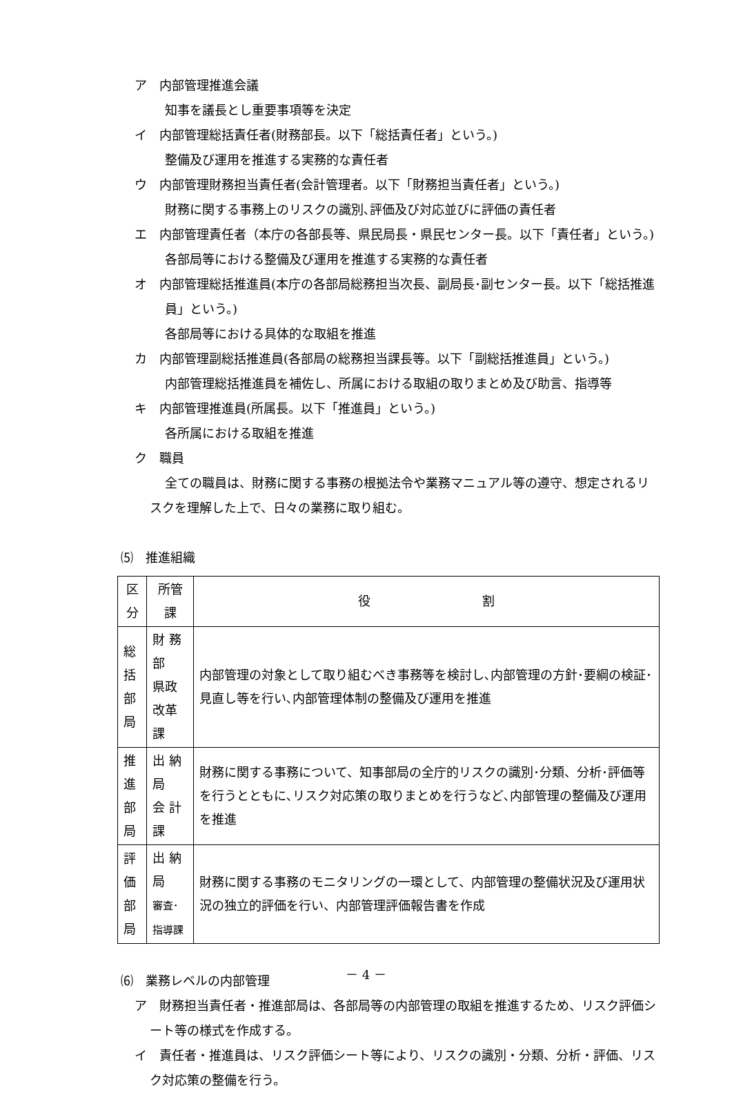ア　内部管理推進会議
知事を議長とし重要事項等を決定
イ　内部管理総括責任者(財務部長。以下「総括責任者」という。)
整備及び運用を推進する実務的な責任者
ウ　内部管理財務担当責任者(会計管理者。以下「財務担当責任者」という。)
財務に関する事務上のリスクの識別､評価及び対応並びに評価の責任者
エ　内部管理責任者（本庁の各部長等、県民局長・県民センター長。以下「責任者」という。)
各部局等における整備及び運用を推進する実務的な責任者
オ　内部管理総括推進員(本庁の各部局総務担当次長、副局長･副センター長。以下「総括推進員」という。)
各部局等における具体的な取組を推進
カ　内部管理副総括推進員(各部局の総務担当課長等。以下「副総括推進員」という。)
内部管理総括推進員を補佐し、所属における取組の取りまとめ及び助言、指導等
キ　内部管理推進員(所属長。以下「推進員」という。)
各所属における取組を推進
ク　職員
全ての職員は、財務に関する事務の根拠法令や業務マニュアル等の遵守、想定されるリスクを理解した上で、日々の業務に取り組む。
⑸　推進組織
| 区分 | 所管課 | 役 割 |
| --- | --- | --- |
| 総括 部局 | 財 務 部 県政改革課 | 内部管理の対象として取り組むべき事務等を検討し､内部管理の方針･要綱の検証･見直し等を行い､内部管理体制の整備及び運用を推進 |
| 推進 部局 | 出 納 局 会 計 課 | 財務に関する事務について、知事部局の全庁的リスクの識別･分類、分析･評価等を行うとともに､リスク対応策の取りまとめを行うなど､内部管理の整備及び運用を推進 |
| 評価 部局 | 出 納 局 審査･指導課 | 財務に関する事務のモニタリングの一環として、内部管理の整備状況及び運用状況の独立的評価を行い、内部管理評価報告書を作成 |
⑹　業務レベルの内部管理
ア　財務担当責任者・推進部局は、各部局等の内部管理の取組を推進するため、リスク評価シート等の様式を作成する。
イ　責任者・推進員は、リスク評価シート等により、リスクの識別・分類、分析・評価、リスク対応策の整備を行う。
－ 4 －